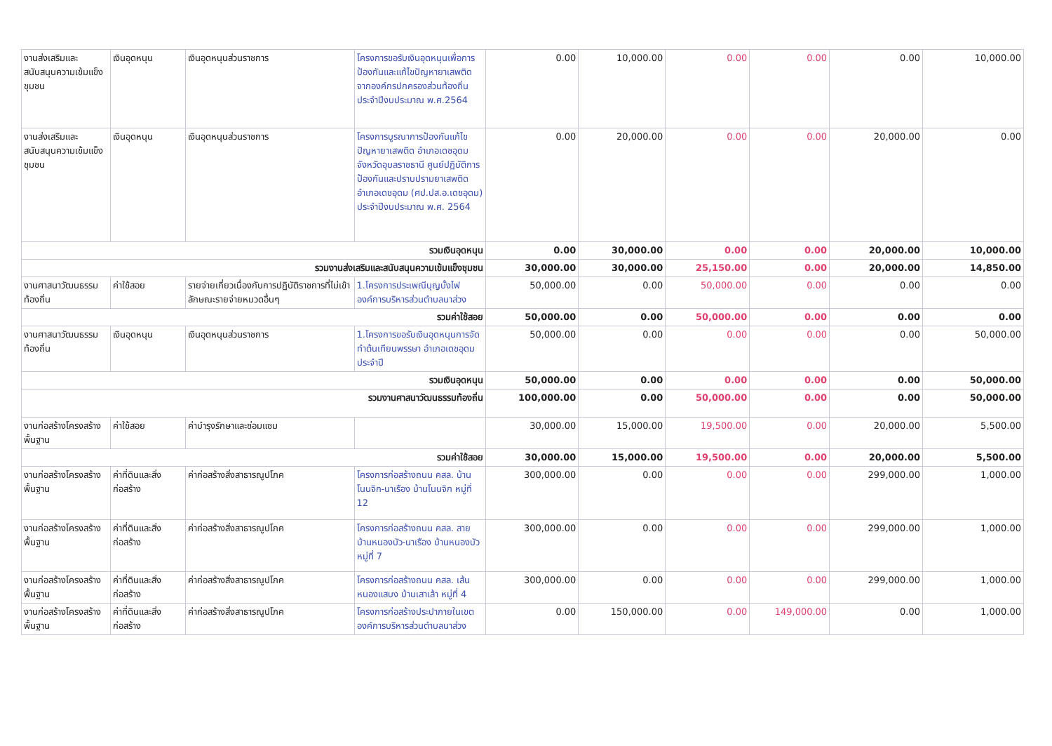| งานส่งเสริมและสนับสนุนความเข้มแข็งชุมชน | เงินอุดหนุน | เงินอุดหนุนส่วนราชการ | โครงการขอรับเงินอุดหนุนเพื่อการป้องกันและแก้ไขปัญหายาเสพติดจากองค์กรปกครองส่วนท้องถิ่น ประจำปีงบประมาณ พ.ศ.2564 | 0.00 | 10,000.00 | 0.00 | 0.00 | 0.00 | 10,000.00 |
| งานส่งเสริมและสนับสนุนความเข้มแข็งชุมชน | เงินอุดหนุน | เงินอุดหนุนส่วนราชการ | โครงการบูรณาการป้องกันแก้ไขปัญหายาเสพติด อำเภอเดชอุดม จังหวัดอุบลราชธานี ศูนย์ปฏิบัติการป้องกันและปราบปรามยาเสพติดอำเภอเดชอุดม (ศป.ปส.อ.เดชอุดม) ประจำปีงบประมาณ พ.ศ. 2564 | 0.00 | 20,000.00 | 0.00 | 0.00 | 20,000.00 | 0.00 |
| รวมเงินอุดหนุน | | | | 0.00 | 30,000.00 | 0.00 | 0.00 | 20,000.00 | 10,000.00 |
| รวมงานส่งเสริมและสนับสนุนความเข้มแข็งชุมชน | | | | 30,000.00 | 30,000.00 | 25,150.00 | 0.00 | 20,000.00 | 14,850.00 |
| งานศาสนาวัฒนธรรมท้องถิ่น | ค่าใช้สอย | รายจ่ายเกี่ยวเนื่องกับการปฏิบัติราชการที่ไม่เข้าลักษณะรายจ่ายหมวดอื่นๆ | 1.โครงการประเพณีบุญบั้งไฟองค์การบริหารส่วนตำบลนาส่วง | 50,000.00 | 0.00 | 50,000.00 | 0.00 | 0.00 | 0.00 |
| รวมค่าใช้สอย | | | | 50,000.00 | 0.00 | 50,000.00 | 0.00 | 0.00 | 0.00 |
| งานศาสนาวัฒนธรรมท้องถิ่น | เงินอุดหนุน | เงินอุดหนุนส่วนราชการ | 1.โครงการขอรับเงินอุดหนุนการจัดทำต้นเทียนพรรษา อำเภอเดชอุดม ประจำปี | 50,000.00 | 0.00 | 0.00 | 0.00 | 0.00 | 50,000.00 |
| รวมเงินอุดหนุน | | | | 50,000.00 | 0.00 | 0.00 | 0.00 | 0.00 | 50,000.00 |
| รวมงานศาสนาวัฒนธรรมท้องถิ่น | | | | 100,000.00 | 0.00 | 50,000.00 | 0.00 | 0.00 | 50,000.00 |
| งานก่อสร้างโครงสร้างพื้นฐาน | ค่าใช้สอย | ค่าบำรุงรักษาและซ่อมแซม | | 30,000.00 | 15,000.00 | 19,500.00 | 0.00 | 20,000.00 | 5,500.00 |
| รวมค่าใช้สอย | | | | 30,000.00 | 15,000.00 | 19,500.00 | 0.00 | 20,000.00 | 5,500.00 |
| งานก่อสร้างโครงสร้างพื้นฐาน | ค่าที่ดินและสิ่งก่อสร้าง | ค่าก่อสร้างสิ่งสาธารณูปโภค | โครงการก่อสร้างถนน คสล. บ้านโนนจิก-นาเรือง บ้านโนนจิก หมู่ที่ 12 | 300,000.00 | 0.00 | 0.00 | 0.00 | 299,000.00 | 1,000.00 |
| งานก่อสร้างโครงสร้างพื้นฐาน | ค่าที่ดินและสิ่งก่อสร้าง | ค่าก่อสร้างสิ่งสาธารณูปโภค | โครงการก่อสร้างถนน คสล. สายบ้านหนองบัว-นาเรือง บ้านหนองบัว หมู่ที่ 7 | 300,000.00 | 0.00 | 0.00 | 0.00 | 299,000.00 | 1,000.00 |
| งานก่อสร้างโครงสร้างพื้นฐาน | ค่าที่ดินและสิ่งก่อสร้าง | ค่าก่อสร้างสิ่งสาธารณูปโภค | โครงการก่อสร้างถนน คสล. เส้นหนองแสบง บ้านเสาเล้า หมู่ที่ 4 | 300,000.00 | 0.00 | 0.00 | 0.00 | 299,000.00 | 1,000.00 |
| งานก่อสร้างโครงสร้างพื้นฐาน | ค่าที่ดินและสิ่งก่อสร้าง | ค่าก่อสร้างสิ่งสาธารณูปโภค | โครงการก่อสร้างประปาภายในเขตองค์การบริหารส่วนตำบลนาส่วง | 0.00 | 150,000.00 | 0.00 | 149,000.00 | 0.00 | 1,000.00 |